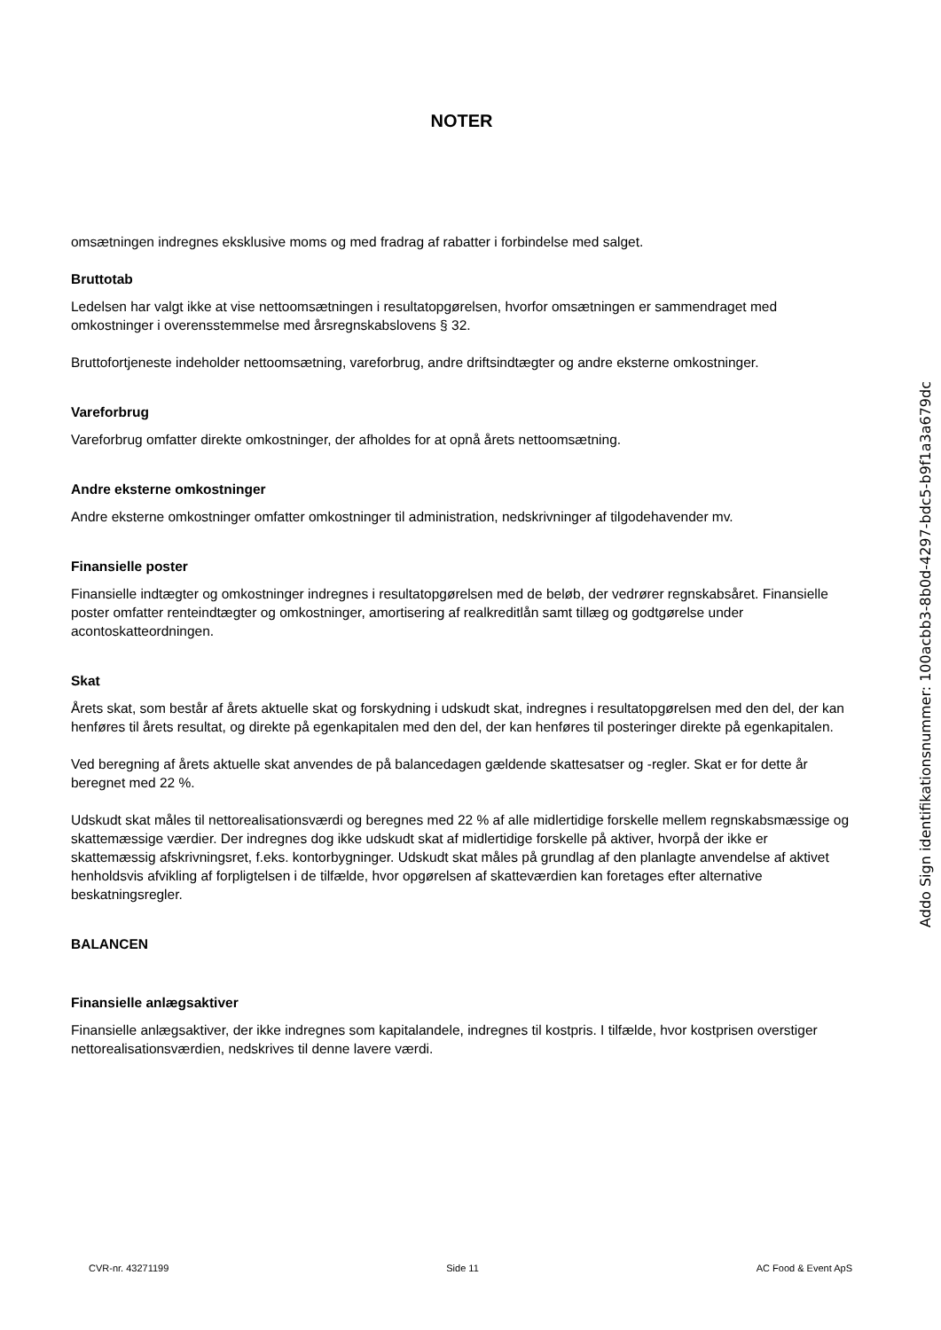NOTER
omsætningen indregnes eksklusive moms og med fradrag af rabatter i forbindelse med salget.
Bruttotab
Ledelsen har valgt ikke at vise nettoomsætningen i resultatopgørelsen, hvorfor omsætningen er sammendraget med omkostninger i overensstemmelse med årsregnskabslovens § 32.
Bruttofortjeneste indeholder nettoomsætning, vareforbrug, andre driftsindtægter og andre eksterne omkostninger.
Vareforbrug
Vareforbrug omfatter direkte omkostninger, der afholdes for at opnå årets nettoomsætning.
Andre eksterne omkostninger
Andre eksterne omkostninger omfatter omkostninger til administration, nedskrivninger af tilgodehavender mv.
Finansielle poster
Finansielle indtægter og omkostninger indregnes i resultatopgørelsen med de beløb, der vedrører regnskabsåret. Finansielle poster omfatter renteindtægter og omkostninger, amortisering af realkreditlån samt tillæg og godtgørelse under acontoskatteordningen.
Skat
Årets skat, som består af årets aktuelle skat og forskydning i udskudt skat, indregnes i resultatopgørelsen med den del, der kan henføres til årets resultat, og direkte på egenkapitalen med den del, der kan henføres til posteringer direkte på egenkapitalen.
Ved beregning af årets aktuelle skat anvendes de på balancedagen gældende skattesatser og -regler. Skat er for dette år beregnet med 22 %.
Udskudt skat måles til nettorealisationsværdi og beregnes med 22 % af alle midlertidige forskelle mellem regnskabsmæssige og skattemæssige værdier. Der indregnes dog ikke udskudt skat af midlertidige forskelle på aktiver, hvorpå der ikke er skattemæssig afskrivningsret, f.eks. kontorbygninger. Udskudt skat måles på grundlag af den planlagte anvendelse af aktivet henholdsvis afvikling af forpligtelsen i de tilfælde, hvor opgørelsen af skatteværdien kan foretages efter alternative beskatningsregler.
BALANCEN
Finansielle anlægsaktiver
Finansielle anlægsaktiver, der ikke indregnes som kapitalandele, indregnes til kostpris. I tilfælde, hvor kostprisen overstiger nettorealisationsværdien, nedskrives til denne lavere værdi.
Addo Sign identifikationsnummer: 100acbb3-8b0d-4297-bdc5-b9f1a3a679dc
CVR-nr. 43271199 Side 11 AC Food & Event ApS